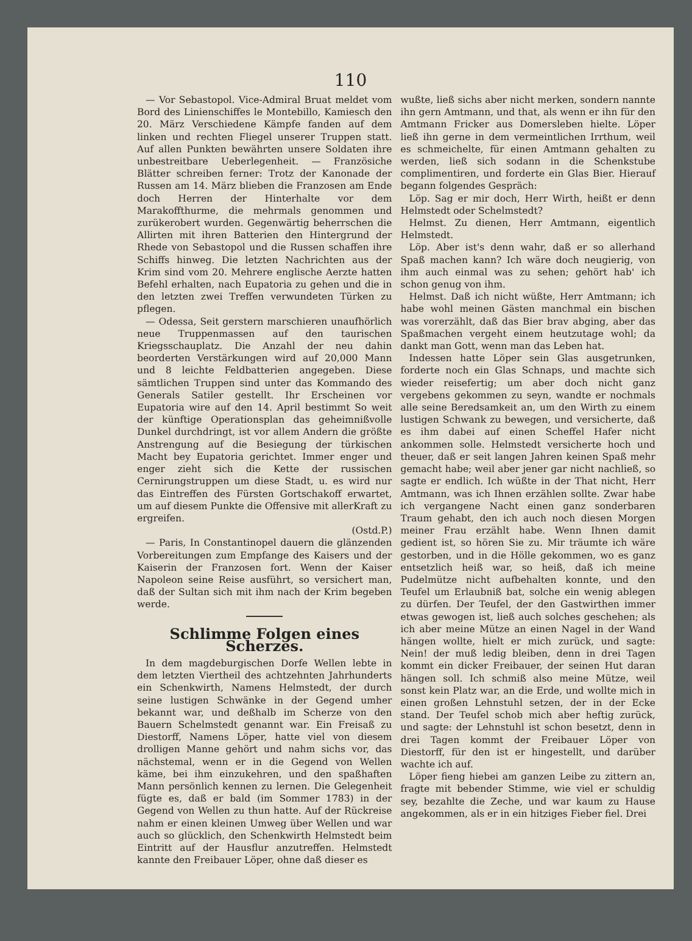110
— Vor Sebastopol. Vice-Admiral Bruat meldet vom Bord des Linienschiffes le Montebillo, Kamiesch den 20. März Verschiedene Kämpfe fanden auf dem linken und rechten Fliegel unserer Truppen statt. Auf allen Punkten bewährten unsere Soldaten ihre unbestreitbare Ueberlegenheit. — Französiche Blätter schreiben ferner: Trotz der Kanonade der Russen am 14. März blieben die Franzosen am Ende doch Herren der Hinterhalte vor dem Marakoffthurme, die mehrmals genommen und zurükerobert wurden. Gegenwärtig beherrschen die Allirten mit ihren Batterien den Hintergrund der Rhede von Sebastopol und die Russen schaffen ihre Schiffs hinweg. Die letzten Nachrichten aus der Krim sind vom 20. Mehrere englische Aerzte hatten Befehl erhalten, nach Eupatoria zu gehen und die in den letzten zwei Treffen verwundeten Türken zu pflegen.
— Odessa, Seit gerstern marschieren unaufhörlich neue Truppenmassen auf den taurischen Kriegsschauplatz. Die Anzahl der neu dahin beorderten Verstärkungen wird auf 20,000 Mann und 8 leichte Feldbatterien angegeben. Diese sämtlichen Truppen sind unter das Kommando des Generals Satiler gestellt. Ihr Erscheinen vor Eupatoria wire auf den 14. April bestimmt So weit der künftige Operationsplan das geheimnißvolle Dunkel durchdringt, ist vor allem Andern die größte Anstrengung auf die Besiegung der türkischen Macht bey Eupatoria gerichtet. Immer enger und enger zieht sich die Kette der russischen Cernirungstruppen um diese Stadt, u. es wird nur das Eintreffen des Fürsten Gortschakoff erwartet, um auf diesem Punkte die Offensive mit allerKraft zu ergreifen.
(Ostd.P.)
— Paris, In Constantinopel dauern die glänzenden Vorbereitungen zum Empfange des Kaisers und der Kaiserin der Franzosen fort. Wenn der Kaiser Napoleon seine Reise ausführt, so versichert man, daß der Sultan sich mit ihm nach der Krim begeben werde.
Schlimme Folgen eines Scherzes.
In dem magdeburgischen Dorfe Wellen lebte in dem letzten Viertheil des achtzehnten Jahrhunderts ein Schenkwirth, Namens Helmstedt, der durch seine lustigen Schwänke in der Gegend umher bekannt war, und deßhalb im Scherze von den Bauern Schelmstedt genannt war. Ein Freisaß zu Diestorff, Namens Löper, hatte viel von diesem drolligen Manne gehört und nahm sichs vor, das nächstemal, wenn er in die Gegend von Wellen käme, bei ihm einzukehren, und den spaßhaften Mann persönlich kennen zu lernen. Die Gelegenheit fügte es, daß er bald (im Sommer 1783) in der Gegend von Wellen zu thun hatte. Auf der Rückreise nahm er einen kleinen Umweg über Wellen und war auch so glücklich, den Schenkwirth Helmstedt beim Eintritt auf der Hausflur anzutreffen. Helmstedt kannte den Freibauer Löper, ohne daß dieser es
wußte, ließ sichs aber nicht merken, sondern nannte ihn gern Amtmann, und that, als wenn er ihn für den Amtmann Fricker aus Domersleben hielte. Löper ließ ihn gerne in dem vermeintlichen Irrthum, weil es schmeichelte, für einen Amtmann gehalten zu werden, ließ sich sodann in die Schenkstube complimentiren, und forderte ein Glas Bier. Hierauf begann folgendes Gespräch:
Löp. Sag er mir doch, Herr Wirth, heißt er denn Helmstedt oder Schelmstedt?
Helmst. Zu dienen, Herr Amtmann, eigentlich Helmstedt.
Löp. Aber ist's denn wahr, daß er so allerhand Spaß machen kann? Ich wäre doch neugierig, von ihm auch einmal was zu sehen; gehört hab' ich schon genug von ihm.
Helmst. Daß ich nicht wüßte, Herr Amtmann; ich habe wohl meinen Gästen manchmal ein bischen was vorerzählt, daß das Bier brav abging, aber das Spaßmachen vergeht einem heutzutage wohl; da dankt man Gott, wenn man das Leben hat.
Indessen hatte Löper sein Glas ausgetrunken, forderte noch ein Glas Schnaps, und machte sich wieder reisefertig; um aber doch nicht ganz vergebens gekommen zu seyn, wandte er nochmals alle seine Beredsamkeit an, um den Wirth zu einem lustigen Schwank zu bewegen, und versicherte, daß es ihm dabei auf einen Scheffel Hafer nicht ankommen solle. Helmstedt versicherte hoch und theuer, daß er seit langen Jahren keinen Spaß mehr gemacht habe; weil aber jener gar nicht nachließ, so sagte er endlich. Ich wüßte in der That nicht, Herr Amtmann, was ich Ihnen erzählen sollte. Zwar habe ich vergangene Nacht einen ganz sonderbaren Traum gehabt, den ich auch noch diesen Morgen meiner Frau erzählt habe. Wenn Ihnen damit gedient ist, so hören Sie zu. Mir träumte ich wäre gestorben, und in die Hölle gekommen, wo es ganz entsetzlich heiß war, so heiß, daß ich meine Pudelmütze nicht aufbehalten konnte, und den Teufel um Erlaubniß bat, solche ein wenig ablegen zu dürfen. Der Teufel, der den Gastwirthen immer etwas gewogen ist, ließ auch solches geschehen; als ich aber meine Mütze an einen Nagel in der Wand hängen wollte, hielt er mich zurück, und sagte: Nein! der muß ledig bleiben, denn in drei Tagen kommt ein dicker Freibauer, der seinen Hut daran hängen soll. Ich schmiß also meine Mütze, weil sonst kein Platz war, an die Erde, und wollte mich in einen großen Lehnstuhl setzen, der in der Ecke stand. Der Teufel schob mich aber heftig zurück, und sagte: der Lehnstuhl ist schon besetzt, denn in drei Tagen kommt der Freibauer Löper von Diestorff, für den ist er hingestellt, und darüber wachte ich auf.
Löper fieng hiebei am ganzen Leibe zu zittern an, fragte mit bebender Stimme, wie viel er schuldig sey, bezahlte die Zeche, und war kaum zu Hause angekommen, als er in ein hitziges Fieber fiel. Drei